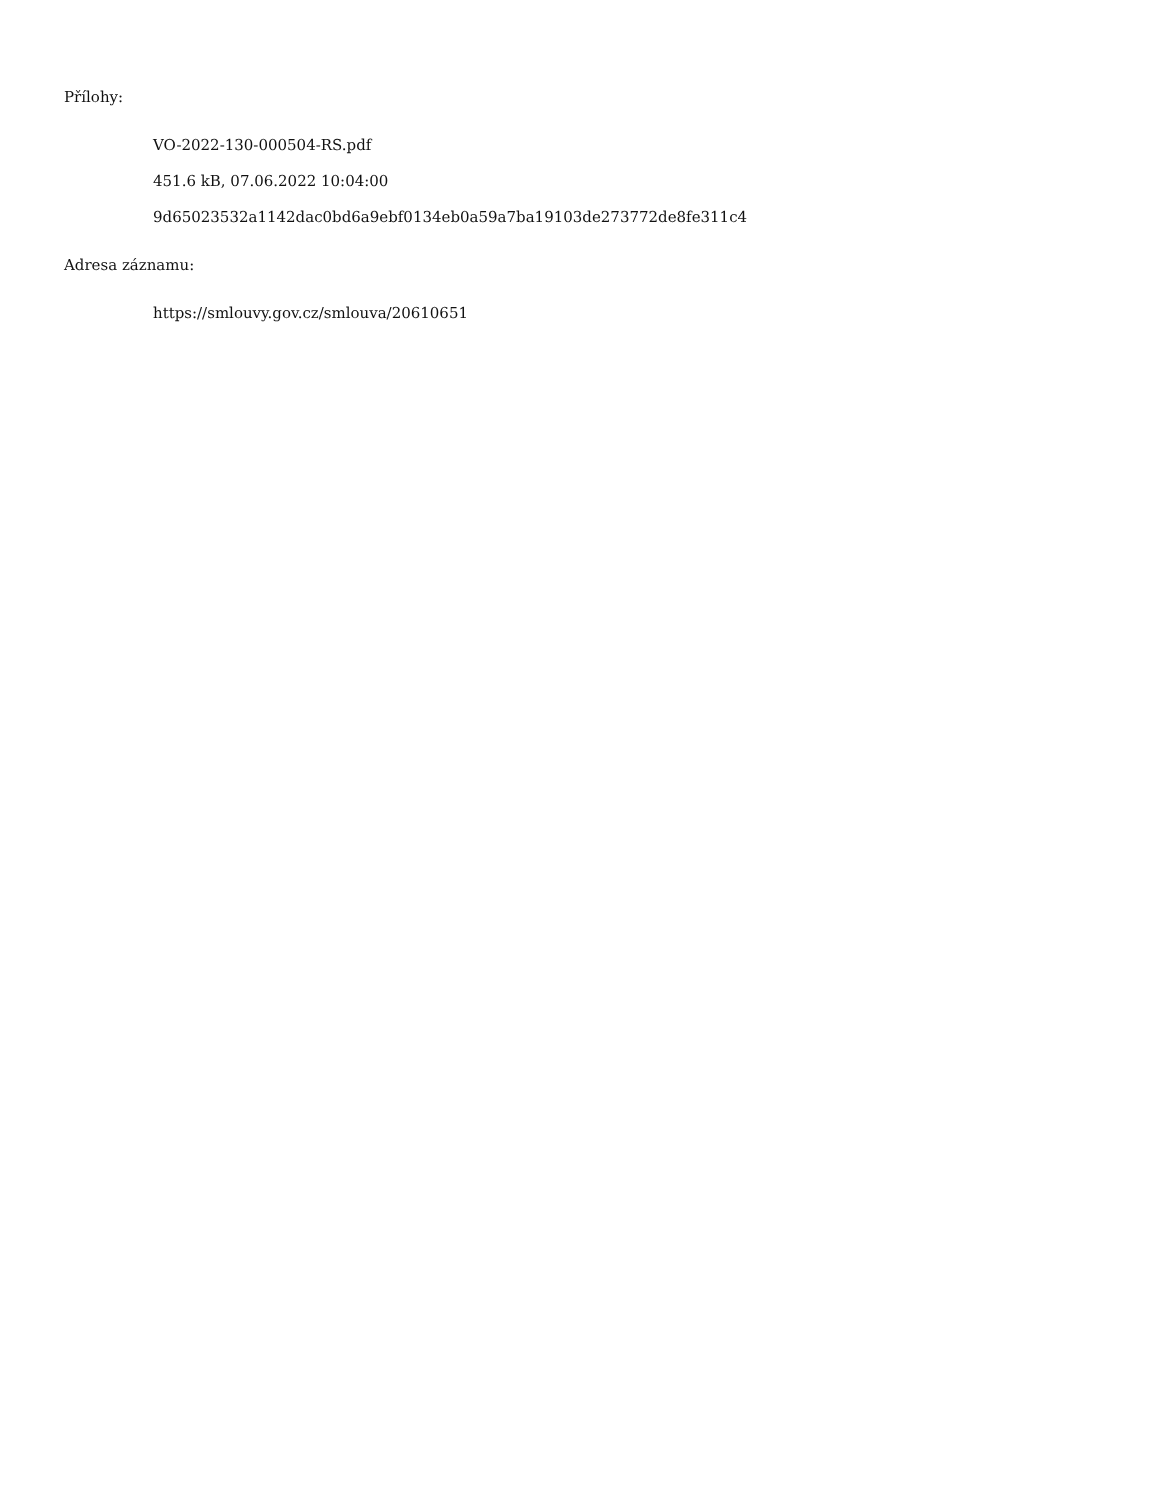Přílohy:
VO-2022-130-000504-RS.pdf
451.6 kB, 07.06.2022 10:04:00
9d65023532a1142dac0bd6a9ebf0134eb0a59a7ba19103de273772de8fe311c4
Adresa záznamu:
https://smlouvy.gov.cz/smlouva/20610651